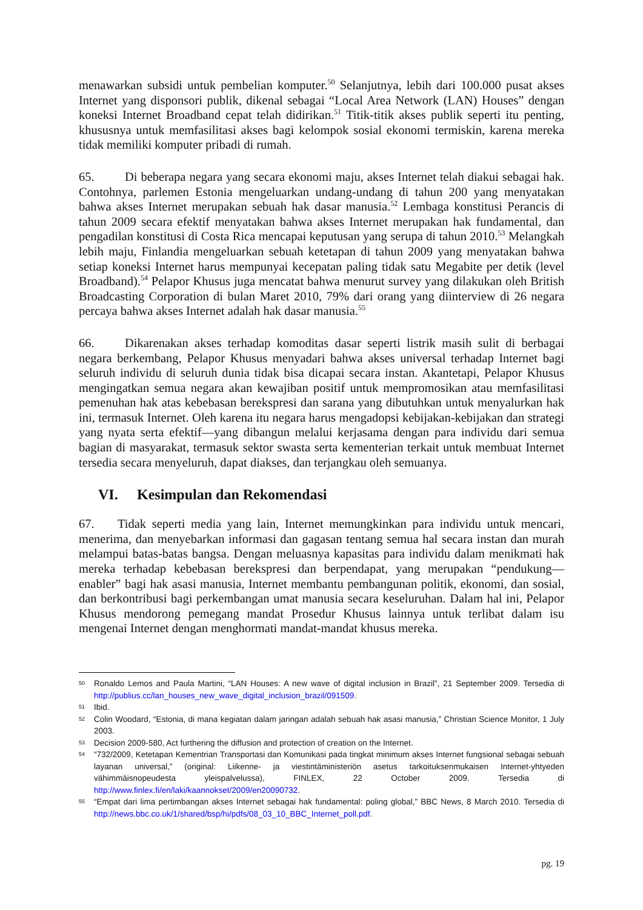menawarkan subsidi untuk pembelian komputer.<sup>50</sup> Selanjutnya, lebih dari 100.000 pusat akses Internet yang disponsori publik, dikenal sebagai “Local Area Network (LAN) Houses” dengan koneksi Internet Broadband cepat telah didirikan.<sup>51</sup> Titik-titik akses publik seperti itu penting, khususnya untuk memfasilitasi akses bagi kelompok sosial ekonomi termiskin, karena mereka tidak memiliki komputer pribadi di rumah.
65. Di beberapa negara yang secara ekonomi maju, akses Internet telah diakui sebagai hak. Contohnya, parlemen Estonia mengeluarkan undang-undang di tahun 200 yang menyatakan bahwa akses Internet merupakan sebuah hak dasar manusia.<sup>52</sup> Lembaga konstitusi Perancis di tahun 2009 secara efektif menyatakan bahwa akses Internet merupakan hak fundamental, dan pengadilan konstitusi di Costa Rica mencapai keputusan yang serupa di tahun 2010.<sup>53</sup> Melangkah lebih maju, Finlandia mengeluarkan sebuah ketetapan di tahun 2009 yang menyatakan bahwa setiap koneksi Internet harus mempunyai kecepatan paling tidak satu Megabite per detik (level Broadband).<sup>54</sup> Pelapor Khusus juga mencatat bahwa menurut survey yang dilakukan oleh British Broadcasting Corporation di bulan Maret 2010, 79% dari orang yang diinterview di 26 negara percaya bahwa akses Internet adalah hak dasar manusia.<sup>55</sup>
66. Dikarenakan akses terhadap komoditas dasar seperti listrik masih sulit di berbagai negara berkembang, Pelapor Khusus menyadari bahwa akses universal terhadap Internet bagi seluruh individu di seluruh dunia tidak bisa dicapai secara instan. Akantetapi, Pelapor Khusus mengingatkan semua negara akan kewajiban positif untuk mempromosikan atau memfasilitasi pemenuhan hak atas kebebasan berekspresi dan sarana yang dibutuhkan untuk menyalurkan hak ini, termasuk Internet. Oleh karena itu negara harus mengadopsi kebijakan-kebijakan dan strategi yang nyata serta efektif—yang dibangun melalui kerjasama dengan para individu dari semua bagian di masyarakat, termasuk sektor swasta serta kementerian terkait untuk membuat Internet tersedia secara menyeluruh, dapat diakses, dan terjangkau oleh semuanya.
VI. Kesimpulan dan Rekomendasi
67. Tidak seperti media yang lain, Internet memungkinkan para individu untuk mencari, menerima, dan menyebarkan informasi dan gagasan tentang semua hal secara instan dan murah melampui batas-batas bangsa. Dengan meluasnya kapasitas para individu dalam menikmati hak mereka terhadap kebebasan berekspresi dan berpendapat, yang merupakan “pendukung—enabler” bagi hak asasi manusia, Internet membantu pembangunan politik, ekonomi, dan sosial, dan berkontribusi bagi perkembangan umat manusia secara keseluruhan. Dalam hal ini, Pelapor Khusus mendorong pemegang mandat Prosedur Khusus lainnya untuk terlibat dalam isu mengenai Internet dengan menghormati mandat-mandat khusus mereka.
50 Ronaldo Lemos and Paula Martini, “LAN Houses: A new wave of digital inclusion in Brazil”, 21 September 2009. Tersedia di http://publius.cc/lan_houses_new_wave_digital_inclusion_brazil/091509.
51 Ibid.
52 Colin Woodard, “Estonia, di mana kegiatan dalam jaringan adalah sebuah hak asasi manusia,” Christian Science Monitor, 1 July 2003.
53 Decision 2009-580, Act furthering the diffusion and protection of creation on the Internet.
54 “732/2009, Ketetapan Kementrian Transportasi dan Komunikasi pada tingkat minimum akses Internet fungsional sebagai sebuah layanan universal,” (original: Liikenne- ja viestintäministeriön asetus tarkoituksenmukaisen Internet-yhtyeden vähimmäisnopeudesta yleispalvelussa), FINLEX, 22 October 2009. Tersedia di http://www.finlex.fi/en/laki/kaannokset/2009/en20090732.
55 “Empat dari lima pertimbangan akses Internet sebagai hak fundamental: poling global,” BBC News, 8 March 2010. Tersedia di http://news.bbc.co.uk/1/shared/bsp/hi/pdfs/08_03_10_BBC_Internet_poll.pdf.
pg. 19